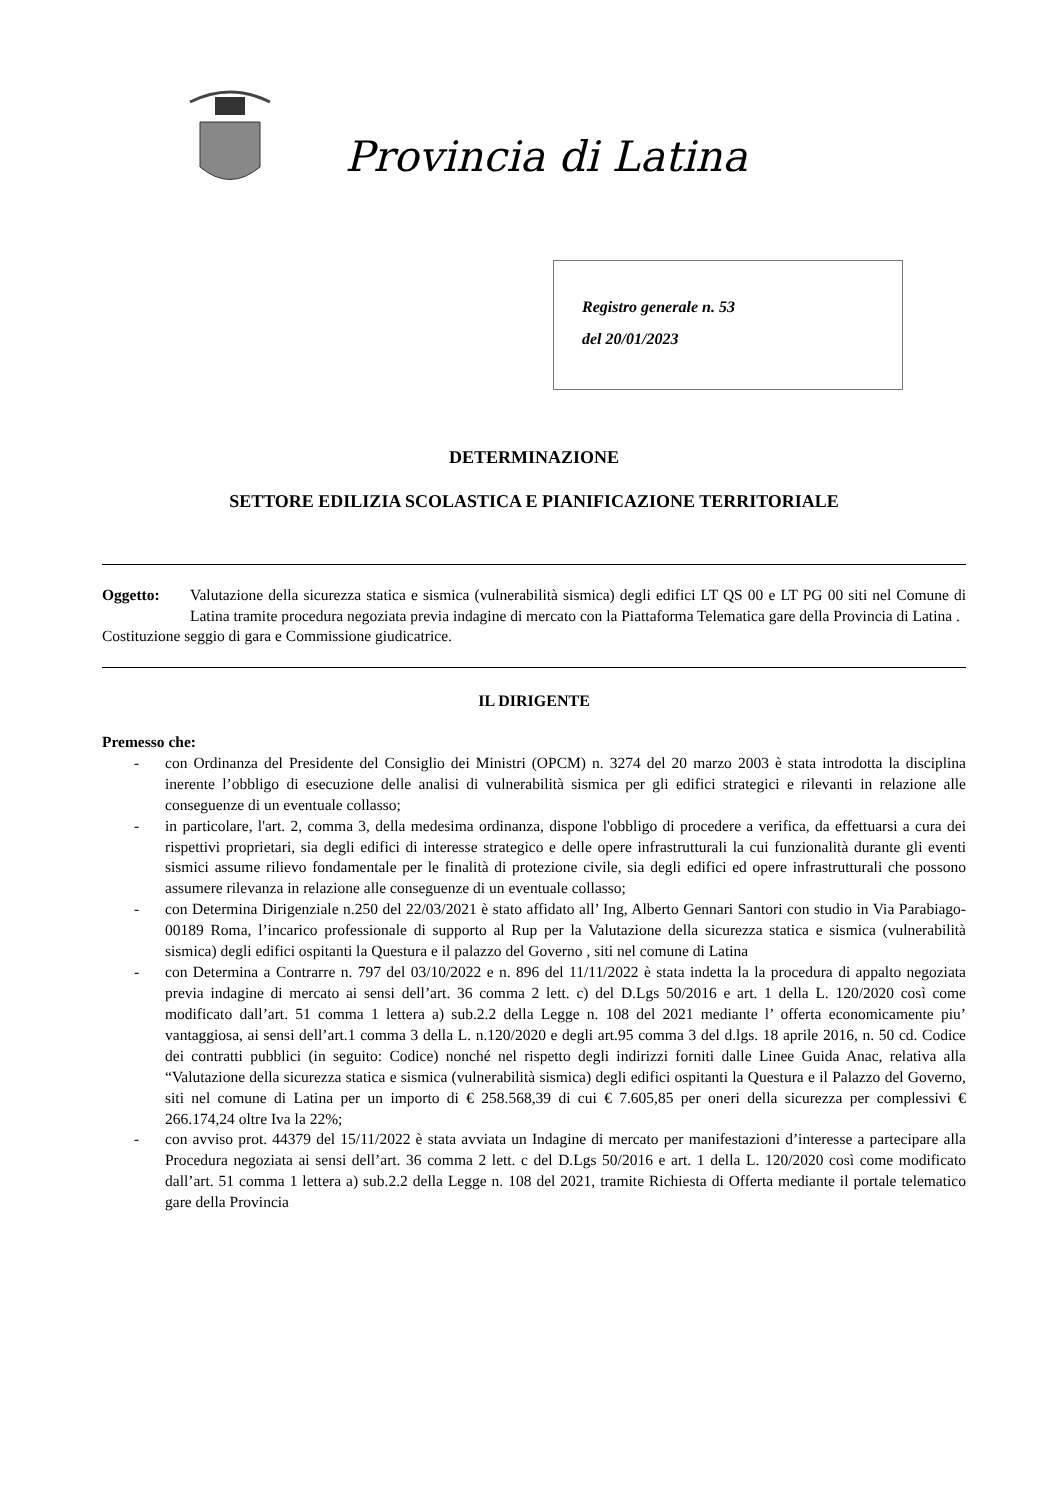Provincia di Latina
Registro generale n. 53
del 20/01/2023
DETERMINAZIONE
SETTORE EDILIZIA SCOLASTICA E PIANIFICAZIONE TERRITORIALE
Oggetto: Valutazione della sicurezza statica e sismica (vulnerabilità sismica) degli edifici LT QS 00 e LT PG 00 siti nel Comune di Latina tramite procedura negoziata previa indagine di mercato con la Piattaforma Telematica gare della Provincia di Latina .
Costituzione seggio di gara e Commissione giudicatrice.
IL DIRIGENTE
Premesso che:
- con Ordinanza del Presidente del Consiglio dei Ministri (OPCM) n. 3274 del 20 marzo 2003 è stata introdotta la disciplina inerente l’obbligo di esecuzione delle analisi di vulnerabilità sismica per gli edifici strategici e rilevanti in relazione alle conseguenze di un eventuale collasso;
- in particolare, l'art. 2, comma 3, della medesima ordinanza, dispone l'obbligo di procedere a verifica, da effettuarsi a cura dei rispettivi proprietari, sia degli edifici di interesse strategico e delle opere infrastrutturali la cui funzionalità durante gli eventi sismici assume rilievo fondamentale per le finalità di protezione civile, sia degli edifici ed opere infrastrutturali che possono assumere rilevanza in relazione alle conseguenze di un eventuale collasso;
- con Determina Dirigenziale n.250 del 22/03/2021 è stato affidato all’ Ing, Alberto Gennari Santori con studio in Via Parabiago- 00189 Roma, l’incarico professionale di supporto al Rup per la Valutazione della sicurezza statica e sismica (vulnerabilità sismica) degli edifici ospitanti la Questura e il palazzo del Governo , siti nel comune di Latina
- con Determina a Contrarre n. 797 del 03/10/2022 e n. 896 del 11/11/2022 è stata indetta la la procedura di appalto negoziata previa indagine di mercato ai sensi dell’art. 36 comma 2 lett. c) del D.Lgs 50/2016 e art. 1 della L. 120/2020 così come modificato dall’art. 51 comma 1 lettera a) sub.2.2 della Legge n. 108 del 2021 mediante l’ offerta economicamente piu’ vantaggiosa, ai sensi dell’art.1 comma 3 della L. n.120/2020 e degli art.95 comma 3 del d.lgs. 18 aprile 2016, n. 50 cd. Codice dei contratti pubblici (in seguito: Codice) nonché nel rispetto degli indirizzi forniti dalle Linee Guida Anac, relativa alla “Valutazione della sicurezza statica e sismica (vulnerabilità sismica) degli edifici ospitanti la Questura e il Palazzo del Governo, siti nel comune di Latina per un importo di € 258.568,39 di cui € 7.605,85 per oneri della sicurezza per complessivi € 266.174,24 oltre Iva la 22%;
- con avviso prot. 44379 del 15/11/2022 è stata avviata un Indagine di mercato per manifestazioni d’interesse a partecipare alla Procedura negoziata ai sensi dell’art. 36 comma 2 lett. c del D.Lgs 50/2016 e art. 1 della L. 120/2020 così come modificato dall’art. 51 comma 1 lettera a) sub.2.2 della Legge n. 108 del 2021, tramite Richiesta di Offerta mediante il portale telematico gare della Provincia